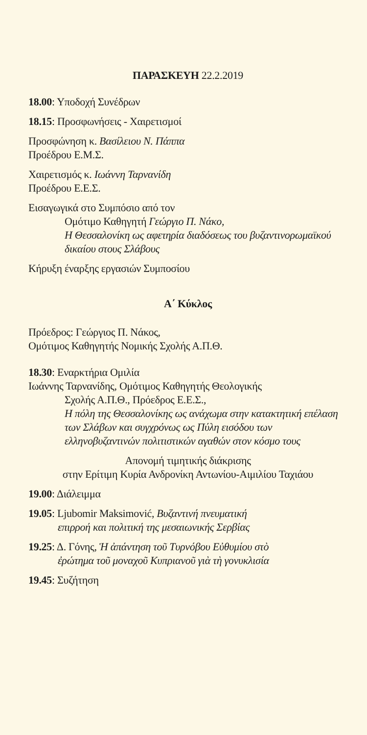ΠΑΡΑΣΚΕΥΗ 22.2.2019
18.00: Υποδοχή Συνέδρων
18.15: Προσφωνήσεις - Χαιρετισμοί
Προσφώνηση κ. Βασίλειου Ν. Πάππα
Προέδρου Ε.Μ.Σ.
Χαιρετισμός κ. Ιωάννη Ταρνανίδη
Προέδρου Ε.Ε.Σ.
Εισαγωγικά στο Συμπόσιο από τον
Ομότιμο Καθηγητή Γεώργιο Π. Νάκο,
Η Θεσσαλονίκη ως αφετηρία διαδόσεως του βυζαντινορωμαϊκού δικαίου στους Σλάβους
Κήρυξη έναρξης εργασιών Συμποσίου
Α΄ Κύκλος
Πρόεδρος: Γεώργιος Π. Νάκος,
Ομότιμος Καθηγητής Νομικής Σχολής Α.Π.Θ.
18.30: Εναρκτήρια Ομιλία
Ιωάννης Ταρνανίδης, Ομότιμος Καθηγητής Θεολογικής
Σχολής Α.Π.Θ., Πρόεδρος Ε.Ε.Σ.,
Η πόλη της Θεσσαλονίκης ως ανάχωμα στην κατακτητική επέλαση των Σλάβων και συγχρόνως ως Πύλη εισόδου των ελληνοβυζαντινών πολιτιστικών αγαθών στον κόσμο τους
Απονομή τιμητικής διάκρισης
στην Ερίτιμη Κυρία Ανδρονίκη Αντωνίου-Αιμιλίου Ταχιάου
19.00: Διάλειμμα
19.05: Ljubomir Maksimović, Βυζαντινή πνευματική
επιρροή και πολιτική της μεσαιωνικής Σερβίας
19.25: Δ. Γόνης, Ἡ ἀπάντηση τοῦ Τυρνόβου Εὐθυμίου στὸ
ἐρώτημα τοῦ μοναχοῦ Κυπριανοῦ γιὰ τὴ γονυκλισία
19.45: Συζήτηση